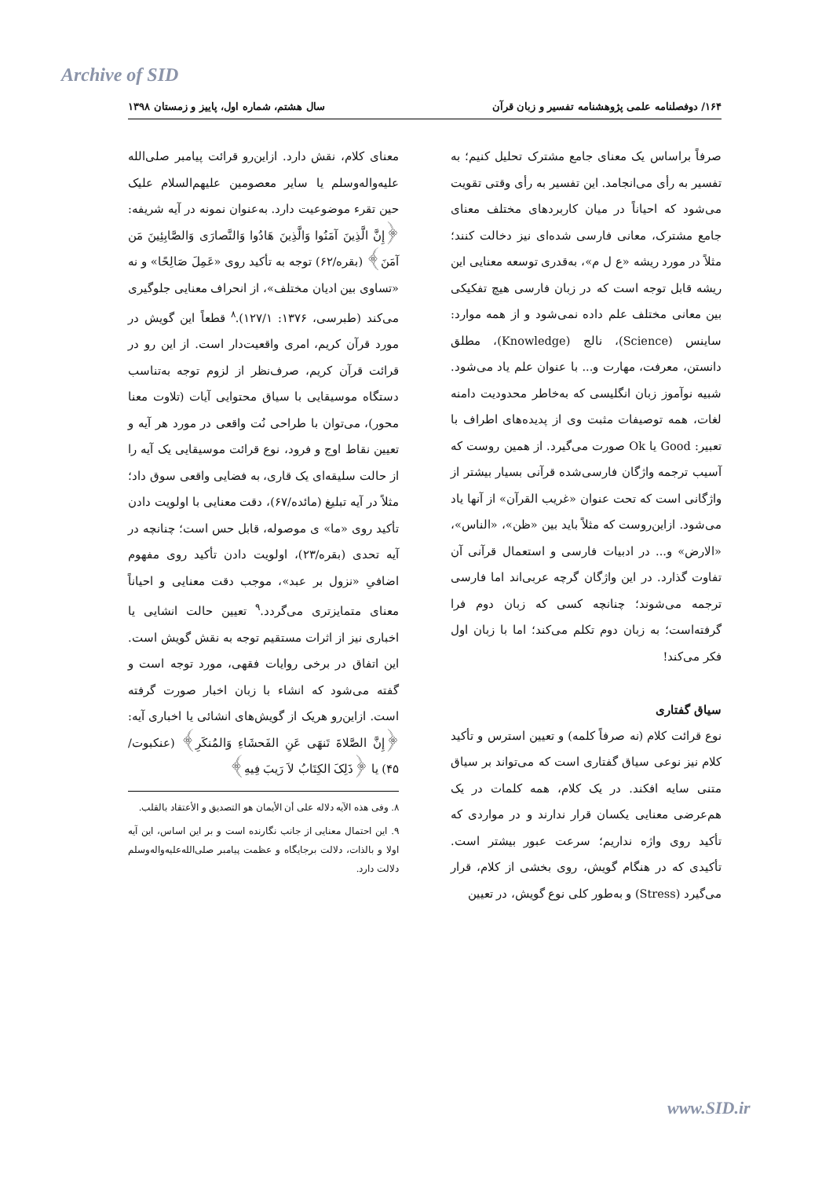Archive of SID
۱۶۴/ دوفصلنامه علمی پژوهشنامه تفسیر و زبان قرآن سال هشتم، شماره اول، پاییز و زمستان ۱۳۹۸
صرفاً براساس یک معنای جامع مشترک تحلیل کنیم؛ به تفسیر به رأی می‌انجامد. این تفسیر به رأی وقتی تقویت می‌شود که احیاناً در میان کاربردهای مختلف معنای جامع مشترک، معانی فارسی شده‌ای نیز دخالت کنند؛ مثلاً در مورد ریشه «ع ل م»، به‌قدری توسعه معنایی این ریشه قابل توجه است که در زبان فارسی هیچ تفکیکی بین معانی مختلف علم داده نمی‌شود و از همه موارد: ساینس (Science)، نالج (Knowledge)، مطلق دانستن، معرفت، مهارت و... با عنوان علم یاد می‌شود. شبیه نوآموز زبان انگلیسی که به‌خاطر محدودیت دامنه لغات، همه توصیفات مثبت وی از پدیده‌های اطراف با تعبیر: Good یا Ok صورت می‌گیرد. از همین روست که آسیب ترجمه واژگان فارسی‌شده قرآنی بسیار بیشتر از واژگانی است که تحت عنوان «غریب القرآن» از آنها یاد می‌شود. ازاین‌روست که مثلاً باید بین «ظن»، «الناس»، «الارض» و... در ادبیات فارسی و استعمال قرآنی آن تفاوت گذارد. در این واژگان گرچه عربی‌اند اما فارسی ترجمه می‌شوند؛ چنانچه کسی که زبان دوم فرا گرفته‌است؛ به زبان دوم تکلم می‌کند؛ اما با زبان اول فکر می‌کند!
سیاق گفتاری
نوع قرائت کلام (نه صرفاً کلمه) و تعیین استرس و تأکید کلام نیز نوعی سیاق گفتاری است که می‌تواند بر سیاق متنی سایه افکند. در یک کلام، همه کلمات در یک هم‌عرضی معنایی یکسان قرار ندارند و در مواردی که تأکید روی واژه نداریم؛ سرعت عبور بیشتر است. تأکیدی که در هنگام گویش، روی بخشی از کلام، قرار می‌گیرد (Stress) و به‌طور کلی نوع گویش، در تعیین
معنای کلام، نقش دارد. ازاین‌رو قرائت پیامبر صلی‌الله علیه‌واله‌وسلم یا سایر معصومین علیهم‌السلام علیک حین تقرء موضوعیت دارد. به‌عنوان نمونه در آیه شریفه: ﴿إِنَّ الَّذِينَ آمَنُوا وَالَّذِينَ هَادُوا وَالنَّصارَى وَالصَّابِئِينَ مَن آمَنَ﴾ (بقره/۶۲) توجه به تأکید روی «عَمِلَ صَالِحًا» و نه «تساوی بین ادیان مختلف»، از انحراف معنایی جلوگیری می‌کند (طبرسی، ۱۳۷۶: ۱۲۷/۱).<sup>۸</sup> قطعاً این گویش در مورد قرآن کریم، امری واقعیت‌دار است. از این رو در قرائت قرآن کریم، صرف‌نظر از لزوم توجه به‌تناسب دستگاه موسیقایی با سیاق محتوایی آیات (تلاوت معنا محور)، می‌توان با طراحی نُت واقعی در مورد هر آیه و تعیین نقاط اوج و فرود، نوع قرائت موسیقایی یک آیه را از حالت سلیقه‌ای یک قاری، به فضایی واقعی سوق داد؛ مثلاً در آیه تبلیغ (مائده/۶۷)، دقت معنایی با اولویت دادن تأکید روی «ما» ی موصوله، قابل حس است؛ چنانچه در آیه تحدی (بقره/۲۳)، اولویت دادن تأکید روی مفهوم اضافیِ «نزول بر عبد»، موجب دقت معنایی و احیاناً معنای متمایزتری می‌گردد.<sup>۹</sup> تعیین حالت انشایی یا اخباری نیز از اثرات مستقیم توجه به نقش گویش است. این اتفاق در برخی روایات فقهی، مورد توجه است و گفته می‌شود که انشاء با زبان اخبار صورت گرفته است. ازاین‌رو هریک از گویش‌های انشائی یا اخباری آیه: ﴿إِنَّ الصَّلاةَ تَنهَى عَنِ الفَحشَاءِ وَالمُنكَرِ﴾ (عنکبوت/۴۵) یا ﴿ذَلِکَ الكِتَابُ لاَ رَيبَ فِيهِ﴾
۸. وفی هذه الآیه دلاله علی أن الأیمان هو التصدیق و الأعتقاد بالقلب.
۹. این احتمال معنایی از جانب نگارنده است و بر این اساس، این آیه اولا و بالذات، دلالت برجایگاه و عظمت پیامبر صلی‌الله‌علیه‌واله‌وسلم دلالت دارد.
www.SID.ir